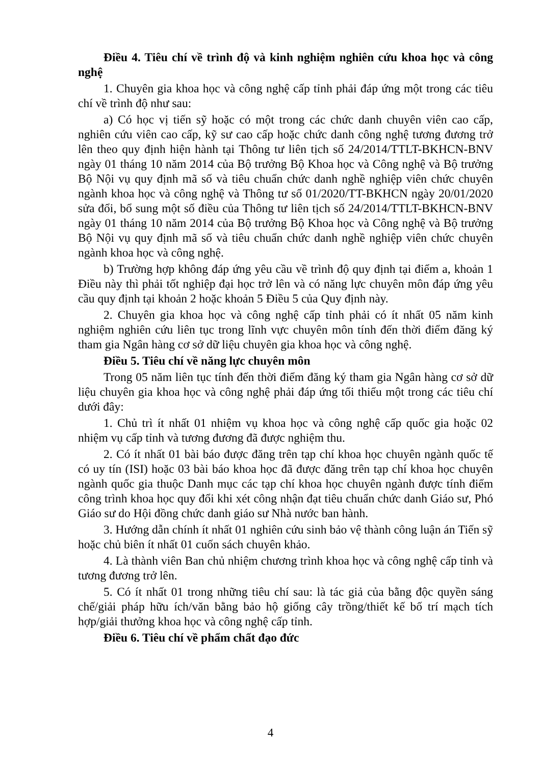Điều 4. Tiêu chí về trình độ và kinh nghiệm nghiên cứu khoa học và công nghệ
1. Chuyên gia khoa học và công nghệ cấp tỉnh phải đáp ứng một trong các tiêu chí về trình độ như sau:
a) Có học vị tiến sỹ hoặc có một trong các chức danh chuyên viên cao cấp, nghiên cứu viên cao cấp, kỹ sư cao cấp hoặc chức danh công nghệ tương đương trở lên theo quy định hiện hành tại Thông tư liên tịch số 24/2014/TTLT-BKHCN-BNV ngày 01 tháng 10 năm 2014 của Bộ trưởng Bộ Khoa học và Công nghệ và Bộ trưởng Bộ Nội vụ quy định mã số và tiêu chuẩn chức danh nghề nghiệp viên chức chuyên ngành khoa học và công nghệ và Thông tư số 01/2020/TT-BKHCN ngày 20/01/2020 sửa đổi, bổ sung một số điều của Thông tư liên tịch số 24/2014/TTLT-BKHCN-BNV ngày 01 tháng 10 năm 2014 của Bộ trưởng Bộ Khoa học và Công nghệ và Bộ trưởng Bộ Nội vụ quy định mã số và tiêu chuẩn chức danh nghề nghiệp viên chức chuyên ngành khoa học và công nghệ.
b) Trường hợp không đáp ứng yêu cầu về trình độ quy định tại điểm a, khoản 1 Điều này thì phải tốt nghiệp đại học trở lên và có năng lực chuyên môn đáp ứng yêu cầu quy định tại khoản 2 hoặc khoản 5 Điều 5 của Quy định này.
2. Chuyên gia khoa học và công nghệ cấp tỉnh phải có ít nhất 05 năm kinh nghiệm nghiên cứu liên tục trong lĩnh vực chuyên môn tính đến thời điểm đăng ký tham gia Ngân hàng cơ sở dữ liệu chuyên gia khoa học và công nghệ.
Điều 5. Tiêu chí về năng lực chuyên môn
Trong 05 năm liên tục tính đến thời điểm đăng ký tham gia Ngân hàng cơ sở dữ liệu chuyên gia khoa học và công nghệ phải đáp ứng tối thiểu một trong các tiêu chí dưới đây:
1. Chủ trì ít nhất 01 nhiệm vụ khoa học và công nghệ cấp quốc gia hoặc 02 nhiệm vụ cấp tỉnh và tương đương đã được nghiệm thu.
2. Có ít nhất 01 bài báo được đăng trên tạp chí khoa học chuyên ngành quốc tế có uy tín (ISI) hoặc 03 bài báo khoa học đã được đăng trên tạp chí khoa học chuyên ngành quốc gia thuộc Danh mục các tạp chí khoa học chuyên ngành được tính điểm công trình khoa học quy đổi khi xét công nhận đạt tiêu chuẩn chức danh Giáo sư, Phó Giáo sư do Hội đồng chức danh giáo sư Nhà nước ban hành.
3. Hướng dẫn chính ít nhất 01 nghiên cứu sinh bảo vệ thành công luận án Tiến sỹ hoặc chủ biên ít nhất 01 cuốn sách chuyên khảo.
4. Là thành viên Ban chủ nhiệm chương trình khoa học và công nghệ cấp tỉnh và tương đương trở lên.
5. Có ít nhất 01 trong những tiêu chí sau: là tác giả của bằng độc quyền sáng chế/giải pháp hữu ích/văn bằng bảo hộ giống cây trồng/thiết kế bố trí mạch tích hợp/giải thưởng khoa học và công nghệ cấp tỉnh.
Điều 6. Tiêu chí về phẩm chất đạo đức
4